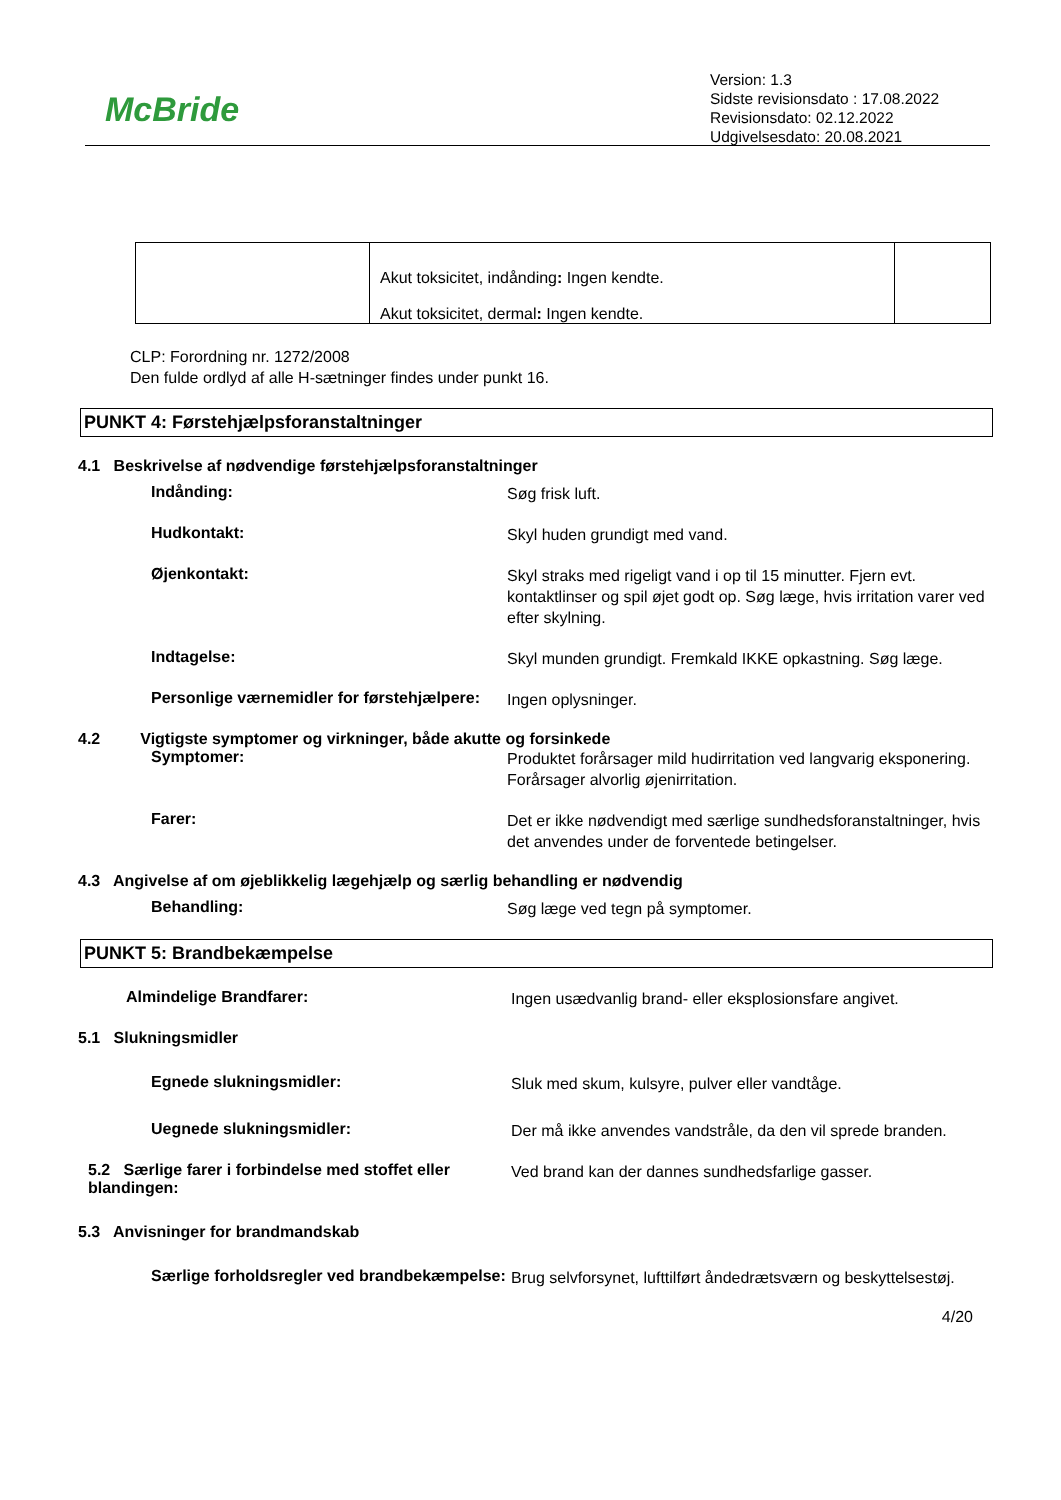McBride
Version: 1.3
Sidste revisionsdato : 17.08.2022
Revisionsdato: 02.12.2022
Udgivelsesdato: 20.08.2021
| | Akut toksicitet, indånding : Ingen kendte. Akut toksicitet, dermal : Ingen kendte. | |
CLP: Forordning nr. 1272/2008
Den fulde ordlyd af alle H-sætninger findes under punkt 16.
PUNKT 4: Førstehjælpsforanstaltninger
4.1 Beskrivelse af nødvendige førstehjælpsforanstaltninger
Indånding:
Søg frisk luft.
Hudkontakt:
Skyl huden grundigt med vand.
Øjenkontakt:
Skyl straks med rigeligt vand i op til 15 minutter. Fjern evt. kontaktlinser og spil øjet godt op. Søg læge, hvis irritation varer ved efter skylning.
Indtagelse:
Skyl munden grundigt. Fremkald IKKE opkastning. Søg læge.
Personlige værnemidler for førstehjælpere:
Ingen oplysninger.
4.2 Vigtigste symptomer og virkninger, både akutte og forsinkede
Symptomer:
Produktet forårsager mild hudirritation ved langvarig eksponering. Forårsager alvorlig øjenirritation.
Farer:
Det er ikke nødvendigt med særlige sundhedsforanstaltninger, hvis det anvendes under de forventede betingelser.
4.3 Angivelse af om øjeblikkelig lægehjælp og særlig behandling er nødvendig
Behandling:
Søg læge ved tegn på symptomer.
PUNKT 5: Brandbekæmpelse
Almindelige Brandfarer:
Ingen usædvanlig brand- eller eksplosionsfare angivet.
5.1 Slukningsmidler
Egnede slukningsmidler:
Sluk med skum, kulsyre, pulver eller vandtåge.
Uegnede slukningsmidler:
Der må ikke anvendes vandstråle, da den vil sprede branden.
5.2 Særlige farer i forbindelse med stoffet eller blandingen:
Ved brand kan der dannes sundhedsfarlige gasser.
5.3 Anvisninger for brandmandskab
Særlige forholdsregler ved brandbekæmpelse:
Brug selvforsynet, lufttilført åndedrætsværn og beskyttelsestøj.
4/20